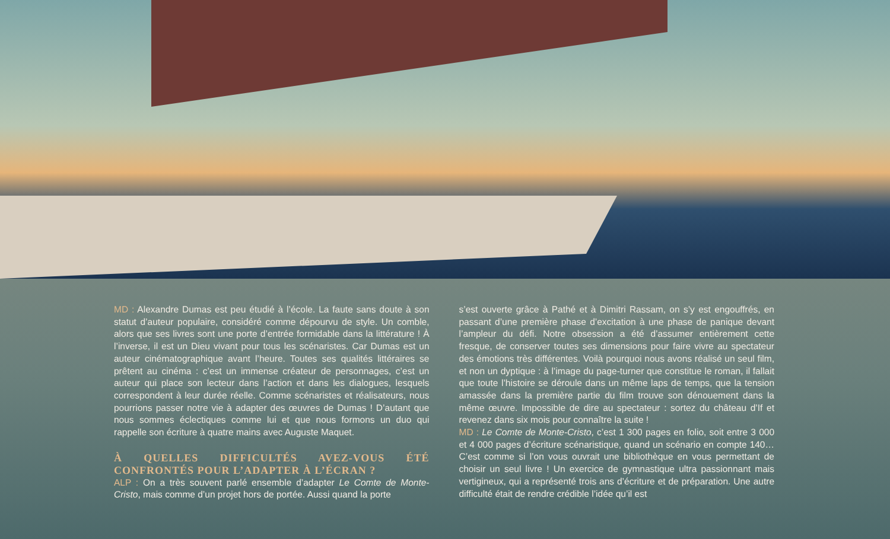MD : Alexandre Dumas est peu étudié à l’école. La faute sans doute à son statut d’auteur populaire, considéré comme dépourvu de style. Un comble, alors que ses livres sont une porte d’entrée formidable dans la littérature ! À l’inverse, il est un Dieu vivant pour tous les scénaristes. Car Dumas est un auteur cinématographique avant l’heure. Toutes ses qualités littéraires se prêtent au cinéma : c’est un immense créateur de personnages, c’est un auteur qui place son lecteur dans l’action et dans les dialogues, lesquels correspondent à leur durée réelle. Comme scénaristes et réalisateurs, nous pourrions passer notre vie à adapter des œuvres de Dumas ! D’autant que nous sommes éclectiques comme lui et que nous formons un duo qui rappelle son écriture à quatre mains avec Auguste Maquet.
À QUELLES DIFFICULTÉS AVEZ-VOUS ÉTÉ CONFRONTÉS POUR L’ADAPTER À L’ÉCRAN ?
ALP : On a très souvent parlé ensemble d’adapter Le Comte de Monte-Cristo, mais comme d’un projet hors de portée. Aussi quand la porte
s’est ouverte grâce à Pathé et à Dimitri Rassam, on s’y est engouffrés, en passant d’une première phase d’excitation à une phase de panique devant l’ampleur du défi. Notre obsession a été d’assumer entièrement cette fresque, de conserver toutes ses dimensions pour faire vivre au spectateur des émotions très différentes. Voilà pourquoi nous avons réalisé un seul film, et non un dyptique : à l’image du page-turner que constitue le roman, il fallait que toute l’histoire se déroule dans un même laps de temps, que la tension amassée dans la première partie du film trouve son dénouement dans la même œuvre. Impossible de dire au spectateur : sortez du château d’If et revenez dans six mois pour connaître la suite !
MD : Le Comte de Monte-Cristo, c’est 1 300 pages en folio, soit entre 3 000 et 4 000 pages d’écriture scénaristique, quand un scénario en compte 140… C’est comme si l’on vous ouvrait une bibliothèque en vous permettant de choisir un seul livre ! Un exercice de gymnastique ultra passionnant mais vertigineux, qui a représenté trois ans d’écriture et de préparation. Une autre difficulté était de rendre crédible l’idée qu’il est